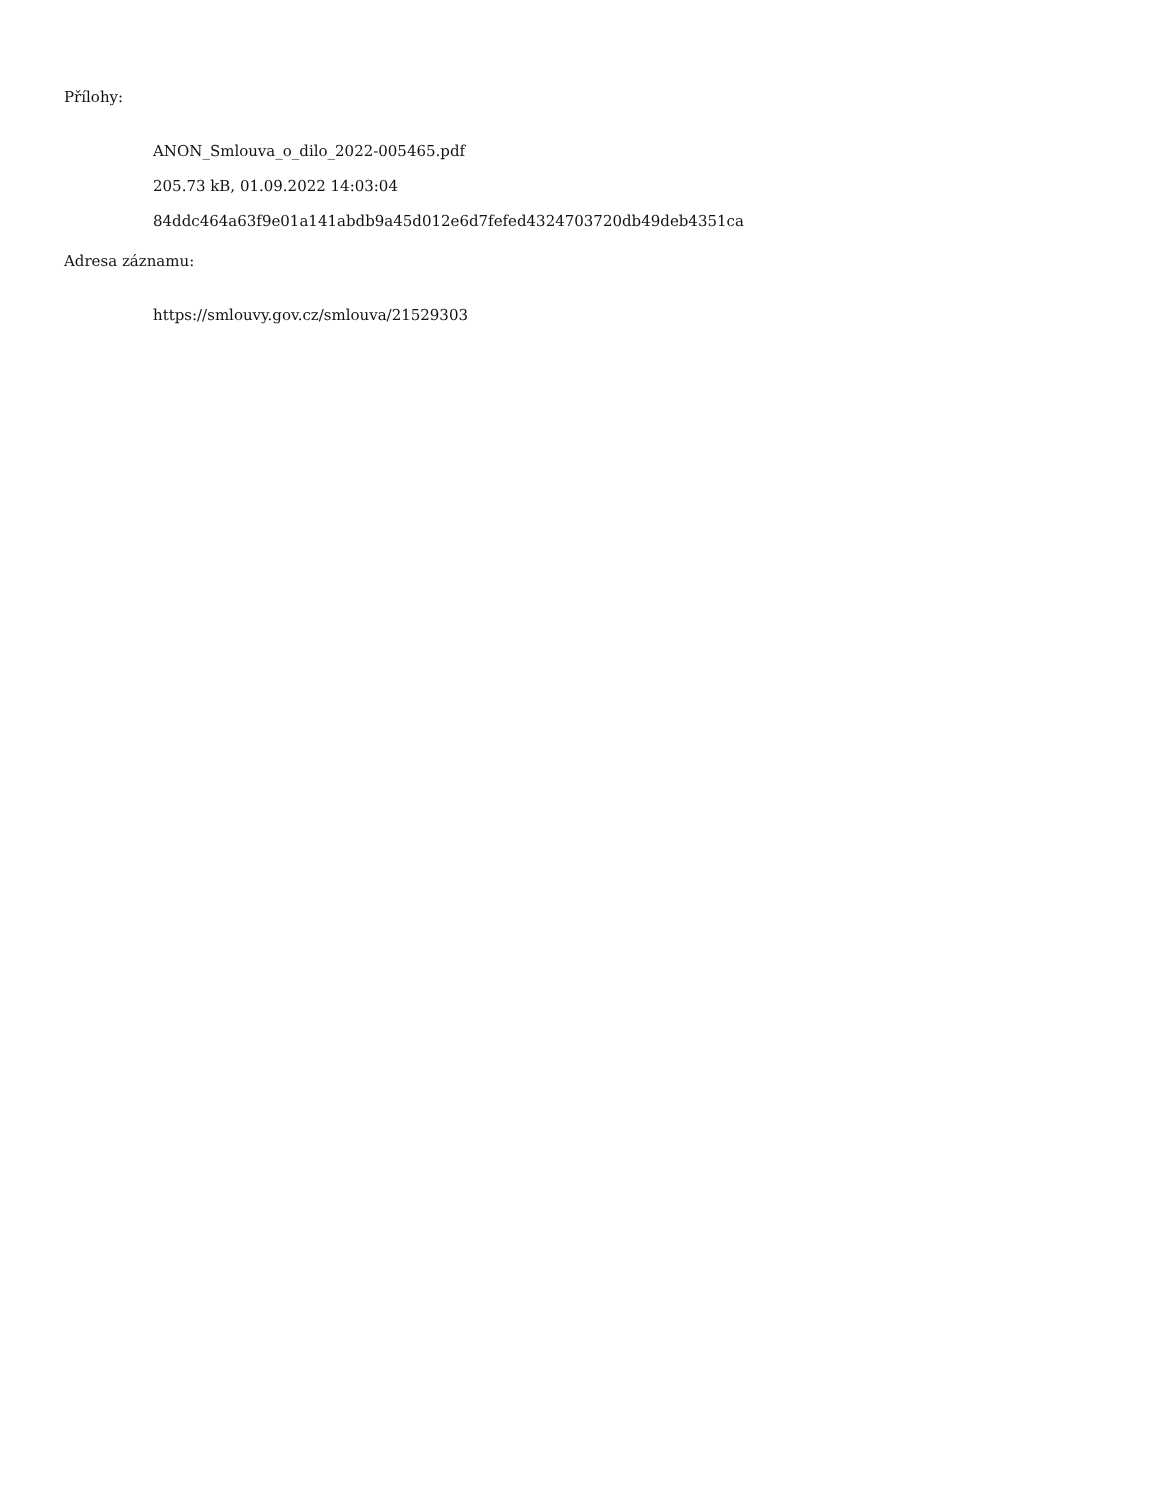Přílohy:
ANON_Smlouva_o_dilo_2022-005465.pdf
205.73 kB, 01.09.2022 14:03:04
84ddc464a63f9e01a141abdb9a45d012e6d7fefed4324703720db49deb4351ca
Adresa záznamu:
https://smlouvy.gov.cz/smlouva/21529303